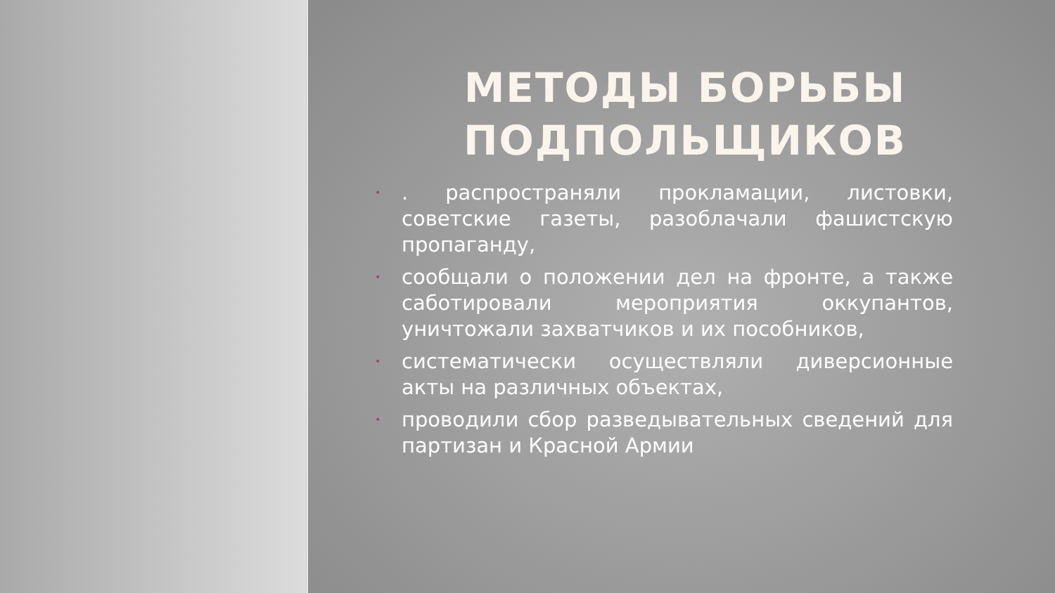МЕТОДЫ БОРЬБЫ ПОДПОЛЬЩИКОВ
•. распространяли прокламации, листовки, советские газеты, разоблачали фашистскую пропаганду,
• сообщали о положении дел на фронте, а также саботировали мероприятия оккупантов, уничтожали захватчиков и их пособников,
• систематически осуществляли диверсионные акты на различных объектах,
• проводили сбор разведывательных сведений для партизан и Красной Армии